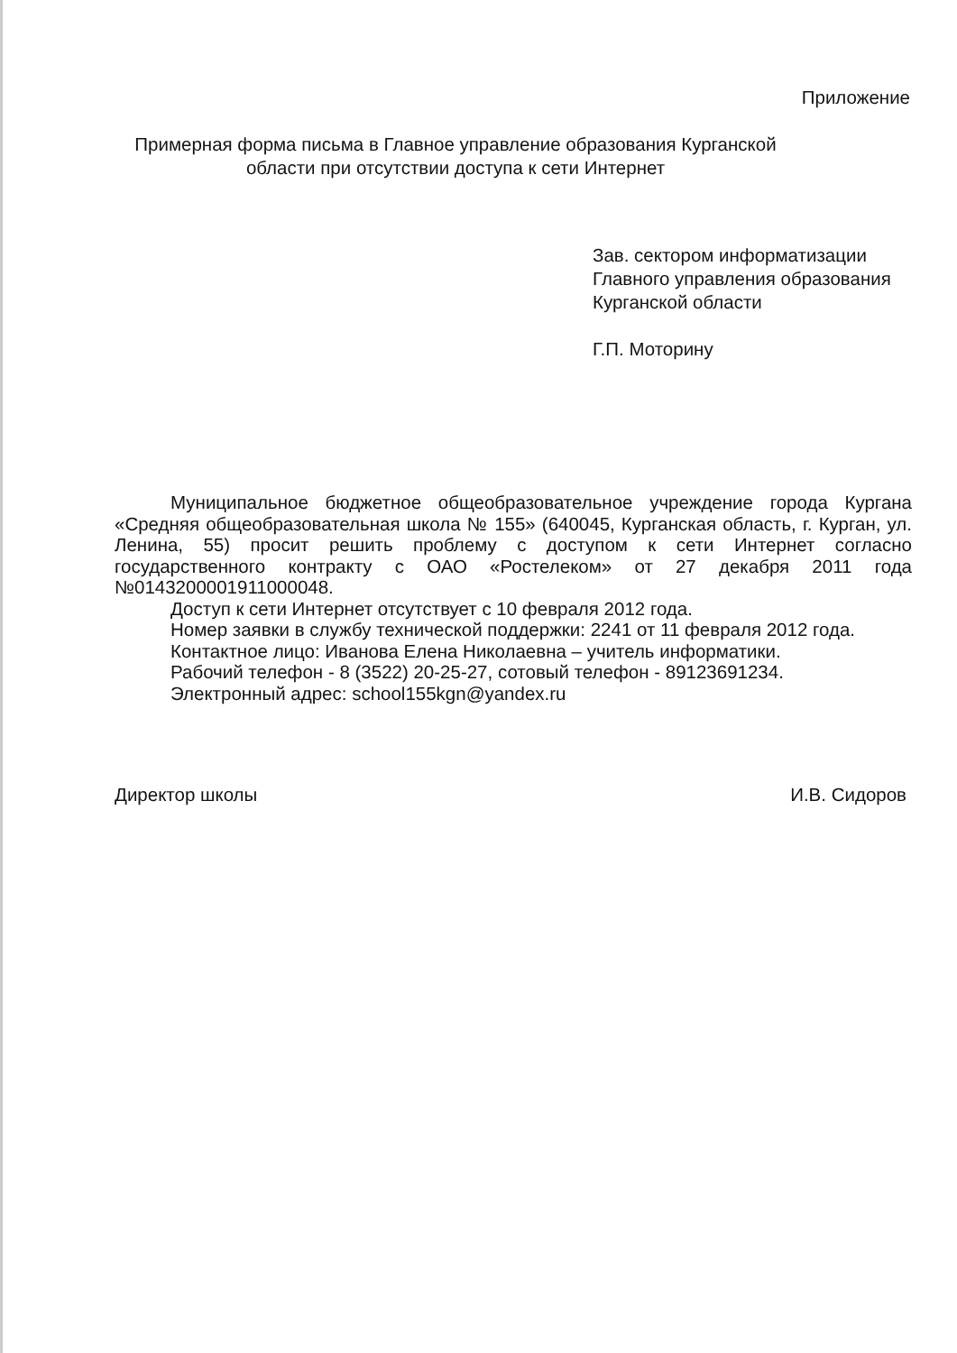Приложение
Примерная форма письма в Главное управление образования Курганской области при отсутствии доступа к сети Интернет
Зав. сектором информатизации
Главного управления образования
Курганской области
Г.П. Моторину
Муниципальное бюджетное общеобразовательное учреждение города Кургана «Средняя общеобразовательная школа № 155» (640045, Курганская область, г. Курган, ул. Ленина, 55) просит решить проблему с доступом к сети Интернет согласно государственного контракту с ОАО «Ростелеком» от 27 декабря 2011 года №0143200001911000048.
Доступ к сети Интернет отсутствует с 10 февраля 2012 года.
Номер заявки в службу технической поддержки: 2241 от 11 февраля 2012 года.
Контактное лицо: Иванова Елена Николаевна – учитель информатики.
Рабочий телефон - 8 (3522) 20-25-27, сотовый телефон - 89123691234.
Электронный адрес: school155kgn@yandex.ru
Директор школы И.В. Сидоров